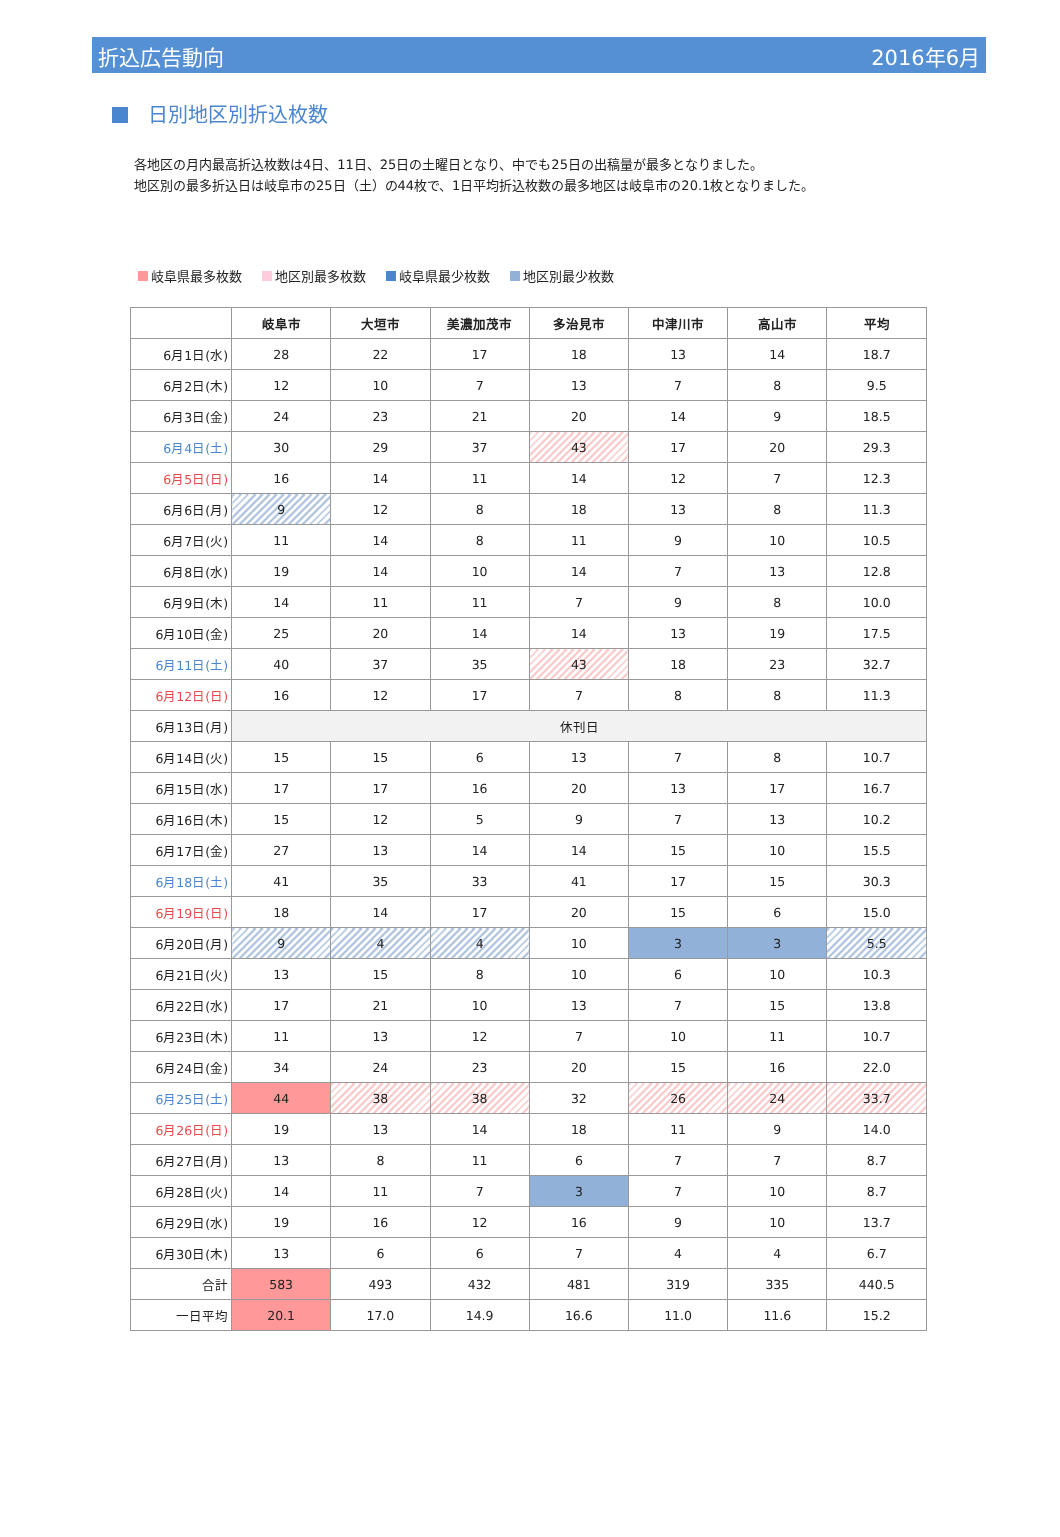折込広告動向 2016年6月
日別地区別折込枚数
各地区の月内最高折込枚数は4日、11日、25日の土曜日となり、中でも25日の出稿量が最多となりました。
地区別の最多折込日は岐阜市の25日（土）の44枚で、1日平均折込枚数の最多地区は岐阜市の20.1枚となりました。
岐阜県最多枚数 地区別最多枚数 岐阜県最少枚数 地区別最少枚数
| | 岐阜市 | 大垣市 | 美濃加茂市 | 多治見市 | 中津川市 | 高山市 | 平均 |
| --- | --- | --- | --- | --- | --- | --- | --- |
| 6月1日(水) | 28 | 22 | 17 | 18 | 13 | 14 | 18.7 |
| 6月2日(木) | 12 | 10 | 7 | 13 | 7 | 8 | 9.5 |
| 6月3日(金) | 24 | 23 | 21 | 20 | 14 | 9 | 18.5 |
| 6月4日(土) | 30 | 29 | 37 | 43 | 17 | 20 | 29.3 |
| 6月5日(日) | 16 | 14 | 11 | 14 | 12 | 7 | 12.3 |
| 6月6日(月) | 9 | 12 | 8 | 18 | 13 | 8 | 11.3 |
| 6月7日(火) | 11 | 14 | 8 | 11 | 9 | 10 | 10.5 |
| 6月8日(水) | 19 | 14 | 10 | 14 | 7 | 13 | 12.8 |
| 6月9日(木) | 14 | 11 | 11 | 7 | 9 | 8 | 10.0 |
| 6月10日(金) | 25 | 20 | 14 | 14 | 13 | 19 | 17.5 |
| 6月11日(土) | 40 | 37 | 35 | 43 | 18 | 23 | 32.7 |
| 6月12日(日) | 16 | 12 | 17 | 7 | 8 | 8 | 11.3 |
| 6月13日(月) | 休刊日 | | | | | | |
| 6月14日(火) | 15 | 15 | 6 | 13 | 7 | 8 | 10.7 |
| 6月15日(水) | 17 | 17 | 16 | 20 | 13 | 17 | 16.7 |
| 6月16日(木) | 15 | 12 | 5 | 9 | 7 | 13 | 10.2 |
| 6月17日(金) | 27 | 13 | 14 | 14 | 15 | 10 | 15.5 |
| 6月18日(土) | 41 | 35 | 33 | 41 | 17 | 15 | 30.3 |
| 6月19日(日) | 18 | 14 | 17 | 20 | 15 | 6 | 15.0 |
| 6月20日(月) | 9 | 4 | 4 | 10 | 3 | 3 | 5.5 |
| 6月21日(火) | 13 | 15 | 8 | 10 | 6 | 10 | 10.3 |
| 6月22日(水) | 17 | 21 | 10 | 13 | 7 | 15 | 13.8 |
| 6月23日(木) | 11 | 13 | 12 | 7 | 10 | 11 | 10.7 |
| 6月24日(金) | 34 | 24 | 23 | 20 | 15 | 16 | 22.0 |
| 6月25日(土) | 44 | 38 | 38 | 32 | 26 | 24 | 33.7 |
| 6月26日(日) | 19 | 13 | 14 | 18 | 11 | 9 | 14.0 |
| 6月27日(月) | 13 | 8 | 11 | 6 | 7 | 7 | 8.7 |
| 6月28日(火) | 14 | 11 | 7 | 3 | 7 | 10 | 8.7 |
| 6月29日(水) | 19 | 16 | 12 | 16 | 9 | 10 | 13.7 |
| 6月30日(木) | 13 | 6 | 6 | 7 | 4 | 4 | 6.7 |
| 合計 | 583 | 493 | 432 | 481 | 319 | 335 | 440.5 |
| 一日平均 | 20.1 | 17.0 | 14.9 | 16.6 | 11.0 | 11.6 | 15.2 |